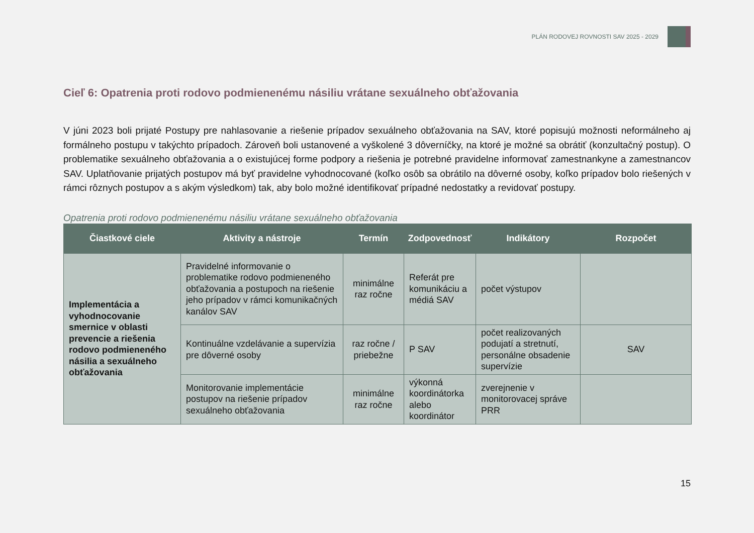PLÁN RODOVEJ ROVNOSTI SAV 2025 - 2029
Cieľ 6: Opatrenia proti rodovo podmienenému násiliu vrátane sexuálneho obťažovania
V júni 2023 boli prijaté Postupy pre nahlasovanie a riešenie prípadov sexuálneho obťažovania na SAV, ktoré popisujú možnosti neformálneho aj formálneho postupu v takýchto prípadoch. Zároveň boli ustanovené a vyškolené 3 dôverníčky, na ktoré je možné sa obrátiť (konzultačný postup). O problematike sexuálneho obťažovania a o existujúcej forme podpory a riešenia je potrebné pravidelne informovať zamestnankyne a zamestnancov SAV. Uplatňovanie prijatých postupov má byť pravidelne vyhodnocované (koľko osôb sa obrátilo na dôverné osoby, koľko prípadov bolo riešených v rámci rôznych postupov a s akým výsledkom) tak, aby bolo možné identifikovať prípadné nedostatky a revidovať postupy.
Opatrenia proti rodovo podmienenému násiliu vrátane sexuálneho obťažovania
| Čiastkové ciele | Aktivity a nástroje | Termín | Zodpovednosť | Indikátory | Rozpočet |
| --- | --- | --- | --- | --- | --- |
| Implementácia a vyhodnocovanie smernice v oblasti prevencie a riešenia rodovo podmieneného násilia a sexuálneho obťažovania | Pravidelné informovanie o problematike rodovo podmieneného obťažovania a postupoch na riešenie jeho prípadov v rámci komunikačných kanálov SAV | minimálne raz ročne | Referát pre komunikáciu a médiá SAV | počet výstupov | |
| | Kontinuálne vzdelávanie a supervízia pre dôverné osoby | raz ročne / priebežne | P SAV | počet realizovaných podujatí a stretnutí, personálne obsadenie supervízie | SAV |
| | Monitorovanie implementácie postupov na riešenie prípadov sexuálneho obťažovania | minimálne raz ročne | výkonná koordinátorka alebo koordinátor | zverejnenie v monitorovacej správe PRR | |
15